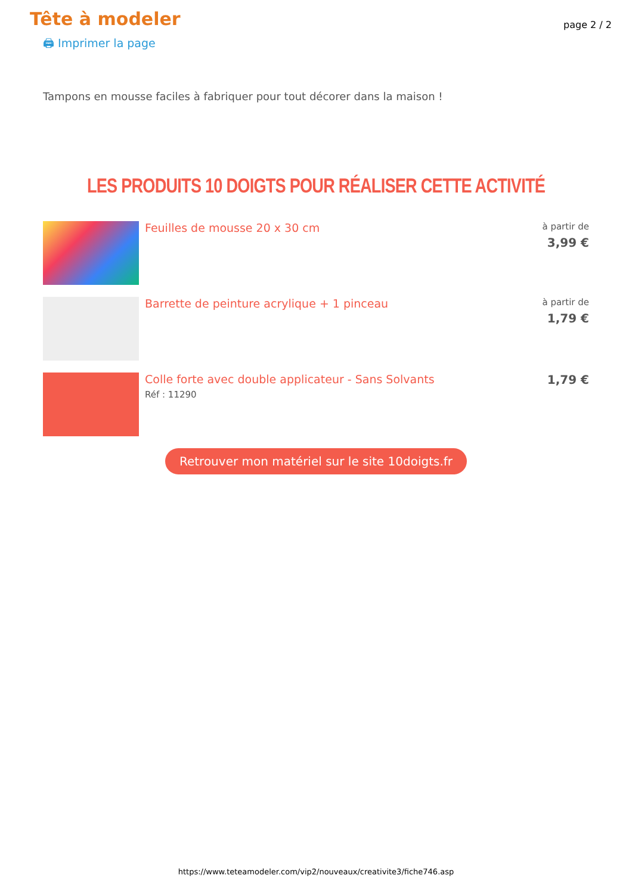Tête à modeler
page 2 / 2
🖨 Imprimer la page
Tampons en mousse faciles à fabriquer pour tout décorer dans la maison !
LES PRODUITS 10 DOIGTS POUR RÉALISER CETTE ACTIVITÉ
Feuilles de mousse 20 x 30 cm
à partir de
3,99 €
Barrette de peinture acrylique + 1 pinceau
à partir de
1,79 €
Colle forte avec double applicateur - Sans Solvants
Réf : 11290
1,79 €
Retrouver mon matériel sur le site 10doigts.fr
https://www.teteamodeler.com/vip2/nouveaux/creativite3/fiche746.asp